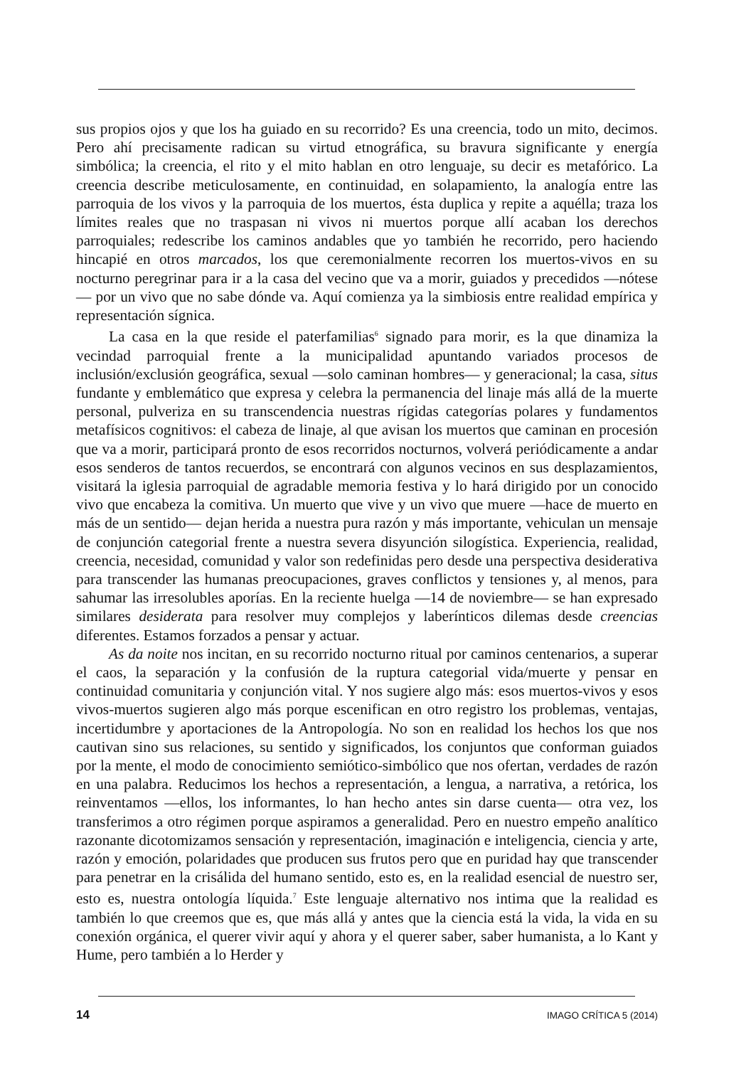sus propios ojos y que los ha guiado en su recorrido? Es una creencia, todo un mito, decimos. Pero ahí precisamente radican su virtud etnográfica, su bravura significante y energía simbólica; la creencia, el rito y el mito hablan en otro lenguaje, su decir es metafórico. La creencia describe meticulosamente, en continuidad, en solapamiento, la analogía entre las parroquia de los vivos y la parroquia de los muertos, ésta duplica y repite a aquélla; traza los límites reales que no traspasan ni vivos ni muertos porque allí acaban los derechos parroquiales; redescribe los caminos andables que yo también he recorrido, pero haciendo hincapié en otros marcados, los que ceremonialmente recorren los muertos-vivos en su nocturno peregrinar para ir a la casa del vecino que va a morir, guiados y precedidos —nótese— por un vivo que no sabe dónde va. Aquí comienza ya la simbiosis entre realidad empírica y representación sígnica.
La casa en la que reside el paterfamilias<sup>6</sup> signado para morir, es la que dinamiza la vecindad parroquial frente a la municipalidad apuntando variados procesos de inclusión/exclusión geográfica, sexual —solo caminan hombres— y generacional; la casa, situs fundante y emblemático que expresa y celebra la permanencia del linaje más allá de la muerte personal, pulveriza en su transcendencia nuestras rígidas categorías polares y fundamentos metafísicos cognitivos: el cabeza de linaje, al que avisan los muertos que caminan en procesión que va a morir, participará pronto de esos recorridos nocturnos, volverá periódicamente a andar esos senderos de tantos recuerdos, se encontrará con algunos vecinos en sus desplazamientos, visitará la iglesia parroquial de agradable memoria festiva y lo hará dirigido por un conocido vivo que encabeza la comitiva. Un muerto que vive y un vivo que muere —hace de muerto en más de un sentido— dejan herida a nuestra pura razón y más importante, vehiculan un mensaje de conjunción categorial frente a nuestra severa disyunción silogística. Experiencia, realidad, creencia, necesidad, comunidad y valor son redefinidas pero desde una perspectiva desiderativa para transcender las humanas preocupaciones, graves conflictos y tensiones y, al menos, para sahumar las irresolubles aporías. En la reciente huelga —14 de noviembre— se han expresado similares desiderata para resolver muy complejos y laberínticos dilemas desde creencias diferentes. Estamos forzados a pensar y actuar.
As da noite nos incitan, en su recorrido nocturno ritual por caminos centenarios, a superar el caos, la separación y la confusión de la ruptura categorial vida/muerte y pensar en continuidad comunitaria y conjunción vital. Y nos sugiere algo más: esos muertos-vivos y esos vivos-muertos sugieren algo más porque escenifican en otro registro los problemas, ventajas, incertidumbre y aportaciones de la Antropología. No son en realidad los hechos los que nos cautivan sino sus relaciones, su sentido y significados, los conjuntos que conforman guiados por la mente, el modo de conocimiento semiótico-simbólico que nos ofertan, verdades de razón en una palabra. Reducimos los hechos a representación, a lengua, a narrativa, a retórica, los reinventamos —ellos, los informantes, lo han hecho antes sin darse cuenta— otra vez, los transferimos a otro régimen porque aspiramos a generalidad. Pero en nuestro empeño analítico razonante dicotomizamos sensación y representación, imaginación e inteligencia, ciencia y arte, razón y emoción, polaridades que producen sus frutos pero que en puridad hay que transcender para penetrar en la crisálida del humano sentido, esto es, en la realidad esencial de nuestro ser, esto es, nuestra ontología líquida.<sup>7</sup> Este lenguaje alternativo nos intima que la realidad es también lo que creemos que es, que más allá y antes que la ciencia está la vida, la vida en su conexión orgánica, el querer vivir aquí y ahora y el querer saber, saber humanista, a lo Kant y Hume, pero también a lo Herder y
14 IMAGO CRÍTICA 5 (2014)